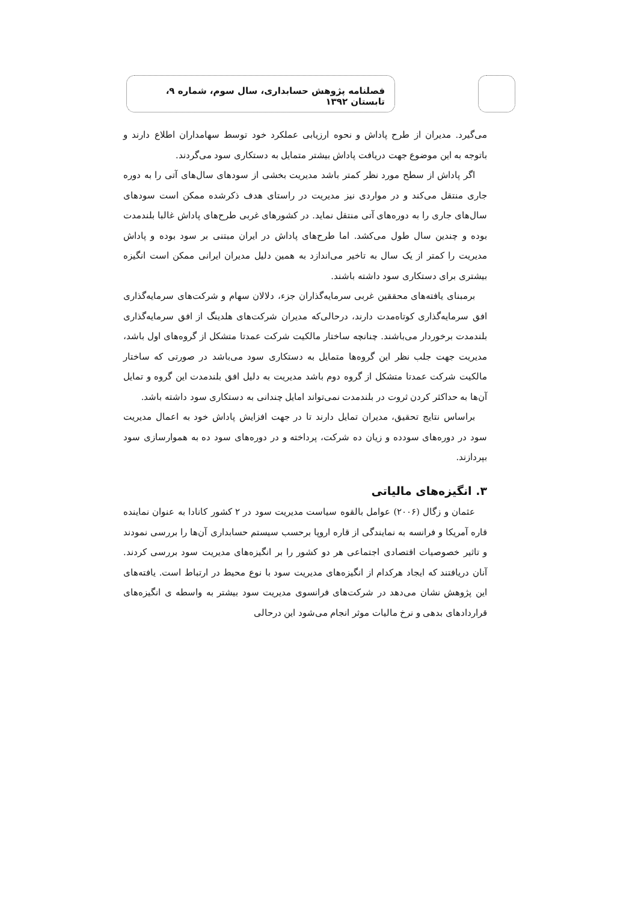فصلنامه پژوهش حسابداری، سال سوم، شماره ۹، تابستان ۱۳۹۲
می‌گیرد. مدیران از طرح پاداش و نحوه ارزیابی عملکرد خود توسط سهامداران اطلاع دارند و باتوجه به این موضوع جهت دریافت پاداش بیشتر متمایل به دستکاری سود می‌گردند.
اگر پاداش از سطح مورد نظر کمتر باشد مدیریت بخشی از سودهای سال‌های آتی را به دوره جاری منتقل می‌کند و در مواردی نیز مدیریت در راستای هدف ذکرشده ممکن است سودهای سال‌های جاری را به دوره‌های آتی منتقل نماید. در کشورهای غربی طرح‌های پاداش غالبا بلندمدت بوده و چندین سال طول می‌کشد. اما طرح‌های پاداش در ایران مبتنی بر سود بوده و پاداش مدیریت را کمتر از یک سال به تاخیر می‌اندازد به همین دلیل مدیران ایرانی ممکن است انگیزه بیشتری برای دستکاری سود داشته باشند.
برمبنای یافته‌های محققین غربی سرمایه‌گذاران جزء، دلالان سهام و شرکت‌های سرمایه‌گذاری افق سرمایه‌گذاری کوتاه‌مدت دارند، درحالی‌که مدیران شرکت‌های هلدینگ از افق سرمایه‌گذاری بلندمدت برخوردار می‌باشند. چنانچه ساختار مالکیت شرکت عمدتا متشکل از گروه‌های اول باشد، مدیریت جهت جلب نظر این گروه‌ها متمایل به دستکاری سود می‌باشد در صورتی که ساختار مالکیت شرکت عمدتا متشکل از گروه دوم باشد مدیریت به دلیل افق بلندمدت این گروه و تمایل آن‌ها به حداکثر کردن ثروت در بلندمدت نمی‌تواند امایل چندانی به دستکاری سود داشته باشد.
براساس نتایج تحقیق، مدیران تمایل دارند تا در جهت افزایش پاداش خود به اعمال مدیریت سود در دوره‌های سودده و زیان ده شرکت، پرداخته و در دوره‌های سود ده به هموارسازی سود بپردازند.
۳. انگیزه‌های مالیاتی
عثمان و زگال (۲۰۰۶) عوامل بالقوه سیاست مدیریت سود در ۲ کشور کانادا به عنوان نماینده قاره آمریکا و فرانسه به نمایندگی از قاره اروپا برحسب سیستم حسابداری آن‌ها را بررسی نمودند و تاثیر خصوصیات اقتصادی اجتماعی هر دو کشور را بر انگیزه‌های مدیریت سود بررسی کردند. آنان دریافتند که ایجاد هرکدام از انگیزه‌های مدیریت سود با نوع محیط در ارتباط است. یافته‌های این پژوهش نشان می‌دهد در شرکت‌های فرانسوی مدیریت سود بیشتر به واسطه ی انگیزه‌های قراردادهای بدهی و نرخ مالیات موثر انجام می‌شود این درحالی